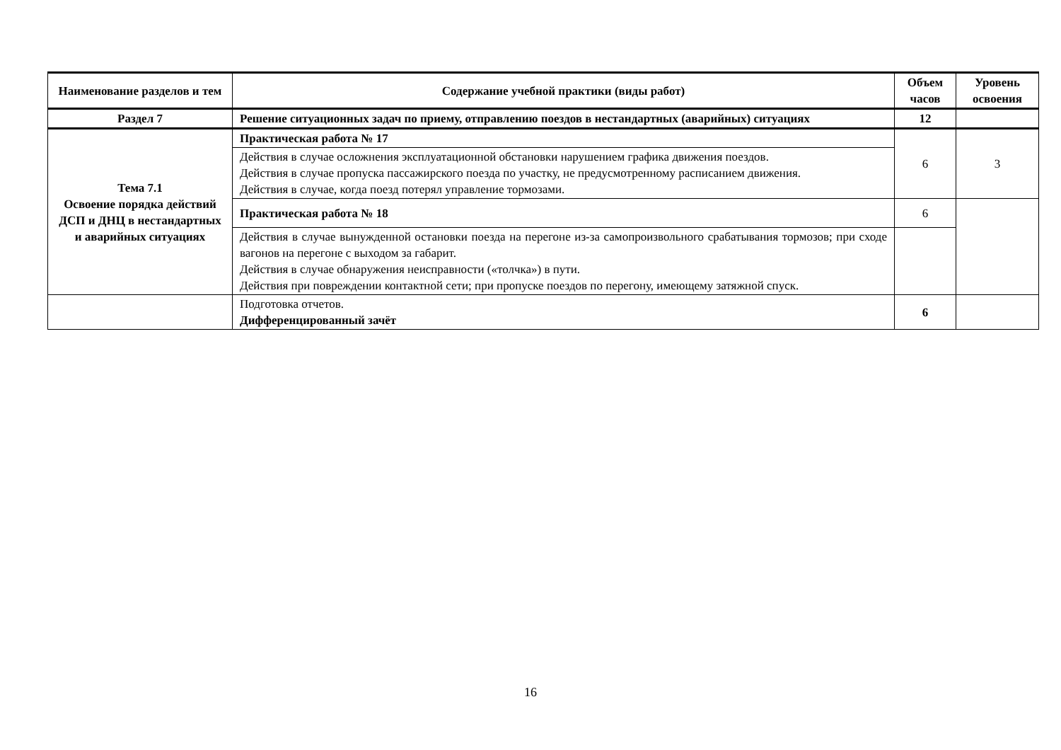| Наименование разделов и тем | Содержание учебной практики (виды работ) | Объем часов | Уровень освоения |
| --- | --- | --- | --- |
| Раздел 7 | Решение ситуационных задач по приему, отправлению поездов в нестандартных (аварийных) ситуациях | 12 | |
| Тема 7.1 Освоение порядка действий ДСП и ДНЦ в нестандартных и аварийных ситуациях | Практическая работа № 17 | 6 | 3 |
| | Действия в случае осложнения эксплуатационной обстановки нарушением графика движения поездов. Действия в случае пропуска пассажирского поезда по участку, не предусмотренному расписанием движения. Действия в случае, когда поезд потерял управление тормозами. | | |
| | Практическая работа № 18 | 6 | |
| | Действия в случае вынужденной остановки поезда на перегоне из-за самопроизвольного срабатывания тормозов; при сходе вагонов на перегоне с выходом за габарит. Действия в случае обнаружения неисправности («толчка») в пути. Действия при повреждении контактной сети; при пропуске поездов по перегону, имеющему затяжной спуск. | | |
| | Подготовка отчетов. Дифференцированный зачёт | 6 | |
16